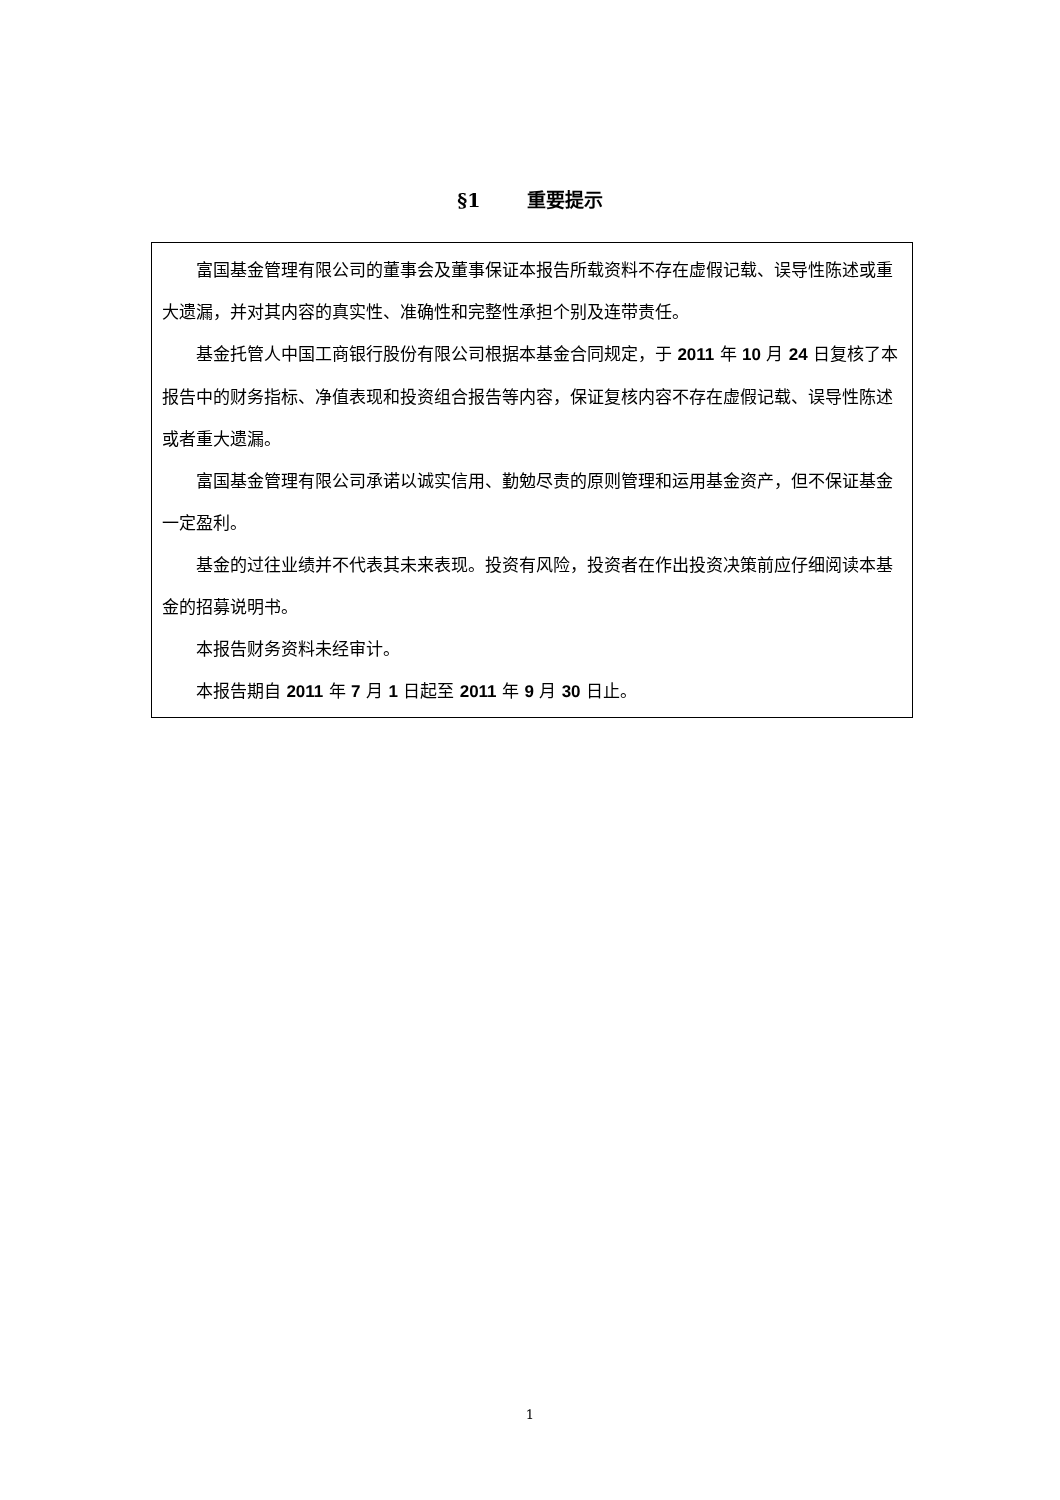§1 重要提示
富国基金管理有限公司的董事会及董事保证本报告所载资料不存在虚假记载、误导性陈述或重大遗漏，并对其内容的真实性、准确性和完整性承担个别及连带责任。
基金托管人中国工商银行股份有限公司根据本基金合同规定，于 2011 年 10 月 24 日复核了本报告中的财务指标、净值表现和投资组合报告等内容，保证复核内容不存在虚假记载、误导性陈述或者重大遗漏。
富国基金管理有限公司承诺以诚实信用、勤勉尽责的原则管理和运用基金资产，但不保证基金一定盈利。
基金的过往业绩并不代表其未来表现。投资有风险，投资者在作出投资决策前应仔细阅读本基金的招募说明书。
本报告财务资料未经审计。
本报告期自 2011 年 7 月 1 日起至 2011 年 9 月 30 日止。
1